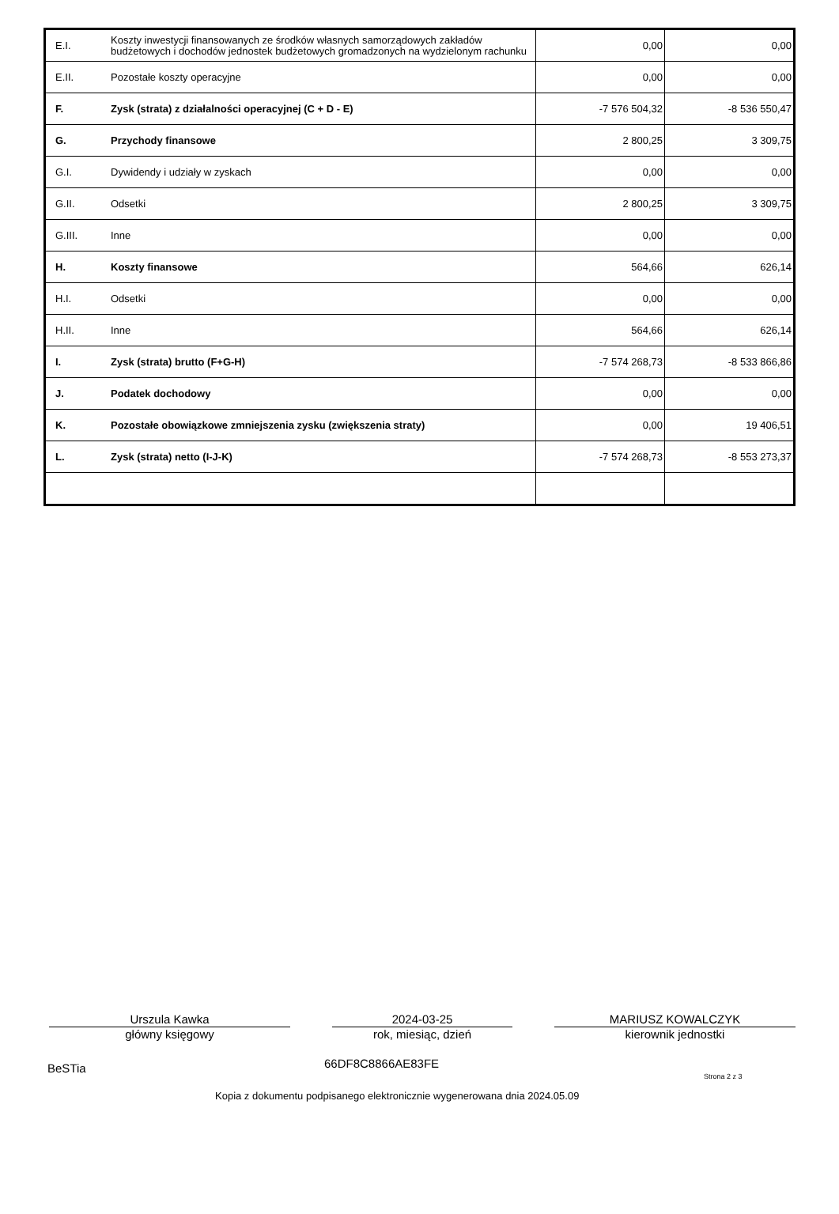| E.I. | Koszty inwestycji finansowanych ze środków własnych samorządowych zakładów budżetowych i dochodów jednostek budżetowych gromadzonych na wydzielonym rachunku | 0,00 | 0,00 |
| E.II. | Pozostałe koszty operacyjne | 0,00 | 0,00 |
| F. | Zysk (strata) z działalności operacyjnej (C + D - E) | -7 576 504,32 | -8 536 550,47 |
| G. | Przychody finansowe | 2 800,25 | 3 309,75 |
| G.I. | Dywidendy i udziały w zyskach | 0,00 | 0,00 |
| G.II. | Odsetki | 2 800,25 | 3 309,75 |
| G.III. | Inne | 0,00 | 0,00 |
| H. | Koszty finansowe | 564,66 | 626,14 |
| H.I. | Odsetki | 0,00 | 0,00 |
| H.II. | Inne | 564,66 | 626,14 |
| I. | Zysk (strata) brutto (F+G-H) | -7 574 268,73 | -8 533 866,86 |
| J. | Podatek dochodowy | 0,00 | 0,00 |
| K. | Pozostałe obowiązkowe zmniejszenia zysku (zwiększenia straty) | 0,00 | 19 406,51 |
| L. | Zysk (strata) netto (I-J-K) | -7 574 268,73 | -8 553 273,37 |
Urszula Kawka
główny księgowy
2024-03-25
rok, miesiąc, dzień
MARIUSZ KOWALCZYK
kierownik jednostki
BeSTia
66DF8C8866AE83FE
Strona 2 z 3
Kopia z dokumentu podpisanego elektronicznie wygenerowana dnia 2024.05.09